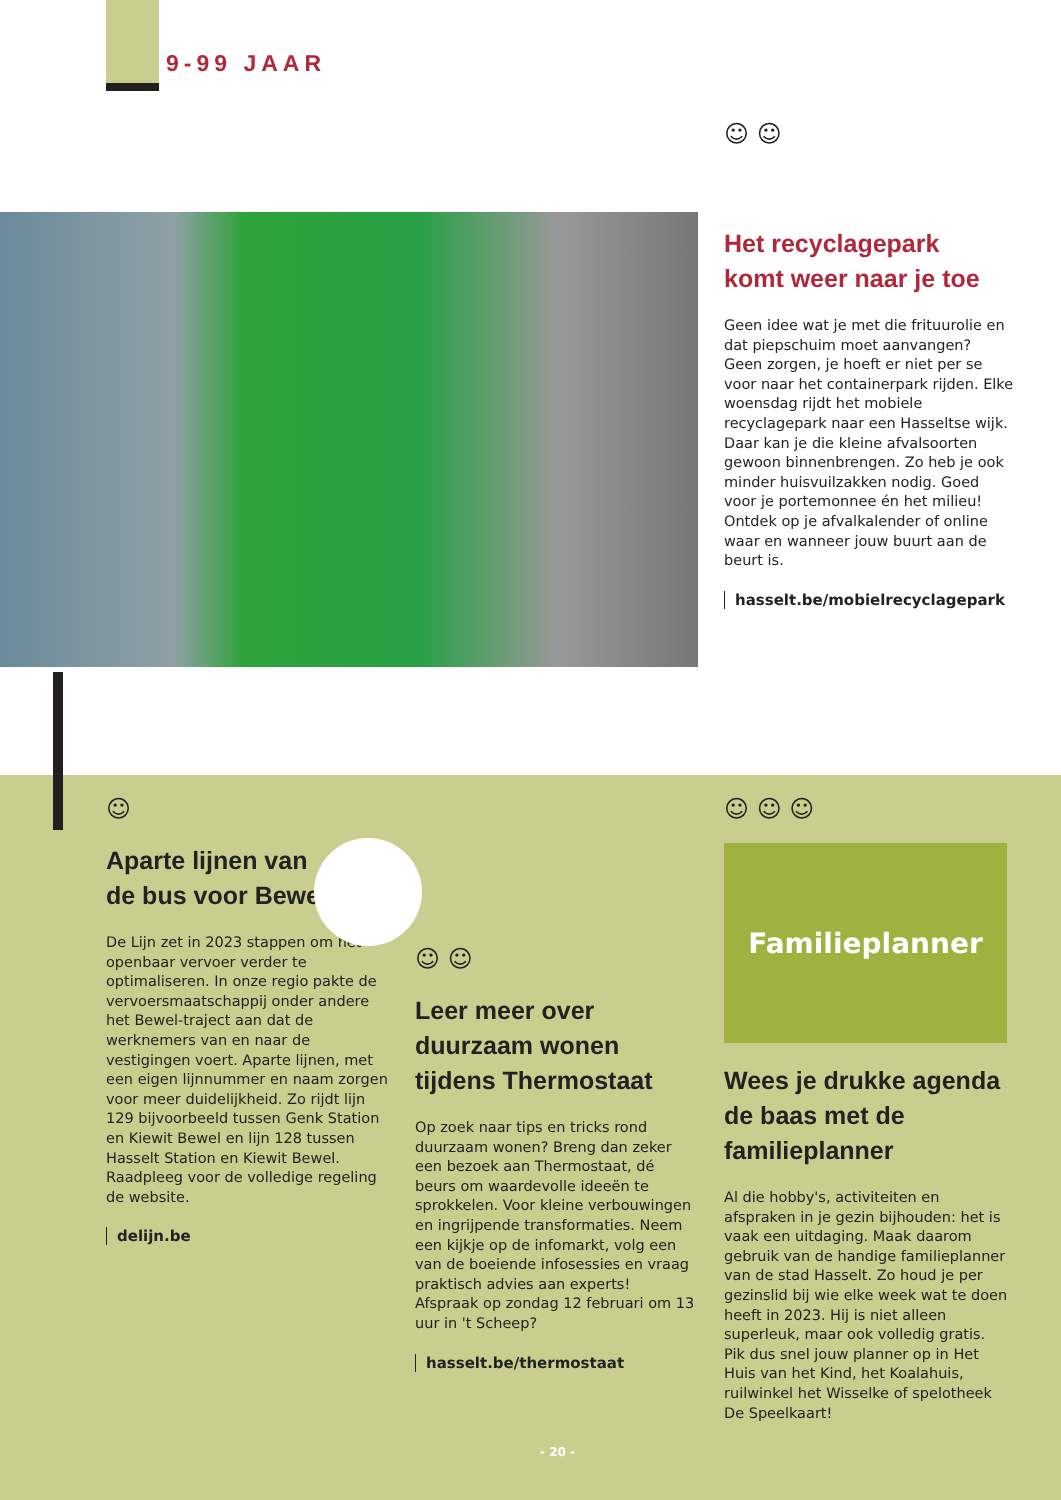9-99 JAAR
☺ ☺
Het recyclagepark
komt weer naar je toe
Geen idee wat je met die frituurolie en dat piepschuim moet aanvangen? Geen zorgen, je hoeft er niet per se voor naar het containerpark rijden. Elke woensdag rijdt het mobiele recyclagepark naar een Hasseltse wijk. Daar kan je die kleine afvalsoorten gewoon binnenbrengen. Zo heb je ook minder huisvuilzakken nodig. Goed voor je portemonnee én het milieu! Ontdek op je afvalkalender of online waar en wanneer jouw buurt aan de beurt is.
hasselt.be/mobielrecyclagepark
☺
Aparte lijnen van
de bus voor Bewel
De Lijn zet in 2023 stappen om het openbaar vervoer verder te optimaliseren. In onze regio pakte de vervoersmaatschappij onder andere het Bewel-traject aan dat de werknemers van en naar de vestigingen voert. Aparte lijnen, met een eigen lijnnummer en naam zorgen voor meer duidelijkheid. Zo rijdt lijn 129 bijvoorbeeld tussen Genk Station en Kiewit Bewel en lijn 128 tussen Hasselt Station en Kiewit Bewel. Raadpleeg voor de volledige regeling de website.
delijn.be
☺ ☺
Leer meer over duurzaam wonen tijdens Thermostaat
Op zoek naar tips en tricks rond duurzaam wonen? Breng dan zeker een bezoek aan Thermostaat, dé beurs om waardevolle ideeën te sprokkelen. Voor kleine verbouwingen en ingrijpende transformaties. Neem een kijkje op de infomarkt, volg een van de boeiende infosessies en vraag praktisch advies aan experts! Afspraak op zondag 12 februari om 13 uur in 't Scheep?
hasselt.be/thermostaat
☺ ☺ ☺
Familieplanner
Wees je drukke agenda de baas met de familieplanner
Al die hobby's, activiteiten en afspraken in je gezin bijhouden: het is vaak een uitdaging. Maak daarom gebruik van de handige familieplanner van de stad Hasselt. Zo houd je per gezinslid bij wie elke week wat te doen heeft in 2023. Hij is niet alleen superleuk, maar ook volledig gratis. Pik dus snel jouw planner op in Het Huis van het Kind, het Koalahuis, ruilwinkel het Wisselke of spelotheek De Speelkaart!
- 20 -